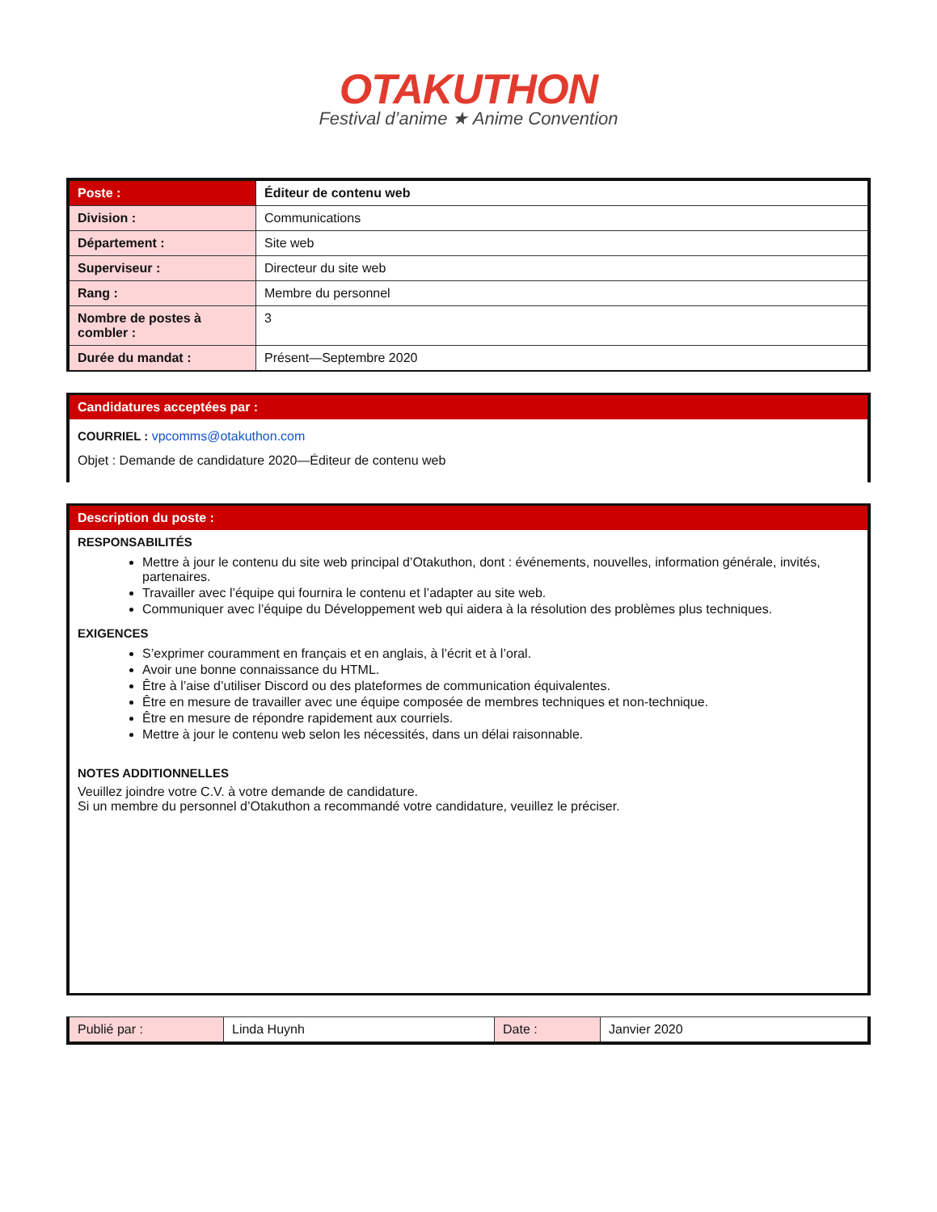OTAKUTHON
Festival d’anime ★ Anime Convention
| Poste : | Éditeur de contenu web |
| Division : | Communications |
| Département : | Site web |
| Superviseur : | Directeur du site web |
| Rang : | Membre du personnel |
| Nombre de postes à combler : | 3 |
| Durée du mandat : | Présent—Septembre 2020 |
Candidatures acceptées par :
COURRIEL : vpcomms@otakuthon.com
Objet : Demande de candidature 2020—Éditeur de contenu web
Description du poste :
RESPONSABILITÉS
Mettre à jour le contenu du site web principal d’Otakuthon, dont : événements, nouvelles, information générale, invités, partenaires.
Travailler avec l’équipe qui fournira le contenu et l’adapter au site web.
Communiquer avec l’équipe du Développement web qui aidera à la résolution des problèmes plus techniques.
EXIGENCES
S’exprimer couramment en français et en anglais, à l’écrit et à l’oral.
Avoir une bonne connaissance du HTML.
Être à l’aise d’utiliser Discord ou des plateformes de communication équivalentes.
Être en mesure de travailler avec une équipe composée de membres techniques et non-technique.
Être en mesure de répondre rapidement aux courriels.
Mettre à jour le contenu web selon les nécessités, dans un délai raisonnable.
NOTES ADDITIONNELLES
Veuillez joindre votre C.V. à votre demande de candidature.
Si un membre du personnel d’Otakuthon a recommandé votre candidature, veuillez le préciser.
| Publié par : | Linda Huynh | Date : | Janvier 2020 |